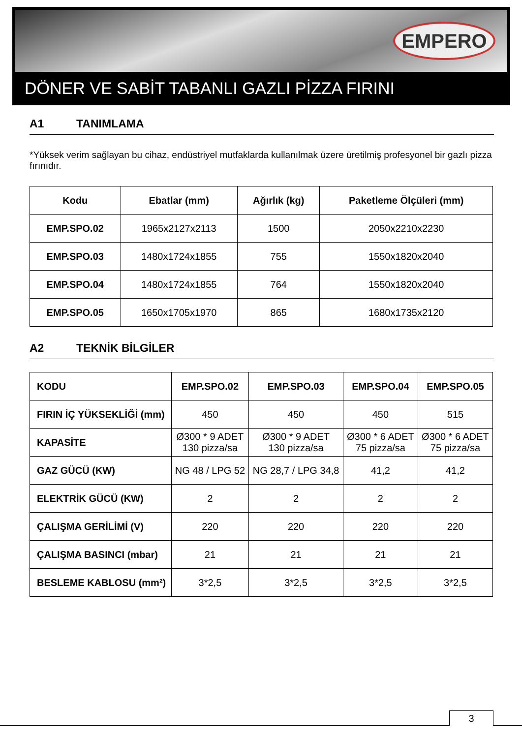EMPERO
DÖNER VE SABİT TABANLI GAZLI PİZZA FIRINI
A1 TANIMLAMA
*Yüksek verim sağlayan bu cihaz, endüstriyel mutfaklarda kullanılmak üzere üretilmiş profesyonel bir gazlı pizza fırınıdır.
| Kodu | Ebatlar (mm) | Ağırlık (kg) | Paketleme Ölçüleri (mm) |
| --- | --- | --- | --- |
| EMP.SPO.02 | 1965x2127x2113 | 1500 | 2050x2210x2230 |
| EMP.SPO.03 | 1480x1724x1855 | 755 | 1550x1820x2040 |
| EMP.SPO.04 | 1480x1724x1855 | 764 | 1550x1820x2040 |
| EMP.SPO.05 | 1650x1705x1970 | 865 | 1680x1735x2120 |
A2 TEKNİK BİLGİLER
| KODU | EMP.SPO.02 | EMP.SPO.03 | EMP.SPO.04 | EMP.SPO.05 |
| --- | --- | --- | --- | --- |
| FIRIN İÇ YÜKSEKLİĞİ (mm) | 450 | 450 | 450 | 515 |
| KAPASİTE | Ø300 * 9 ADET 130 pizza/sa | Ø300 * 9 ADET 130 pizza/sa | Ø300 * 6 ADET 75 pizza/sa | Ø300 * 6 ADET 75 pizza/sa |
| GAZ GÜCÜ (KW) | NG 48 / LPG 52 | NG 28,7 / LPG 34,8 | 41,2 | 41,2 |
| ELEKTRİK GÜCÜ (KW) | 2 | 2 | 2 | 2 |
| ÇALIŞMA GERİLİMİ (V) | 220 | 220 | 220 | 220 |
| ÇALIŞMA BASINCI (mbar) | 21 | 21 | 21 | 21 |
| BESLEME KABLOSU (mm²) | 3*2,5 | 3*2,5 | 3*2,5 | 3*2,5 |
3